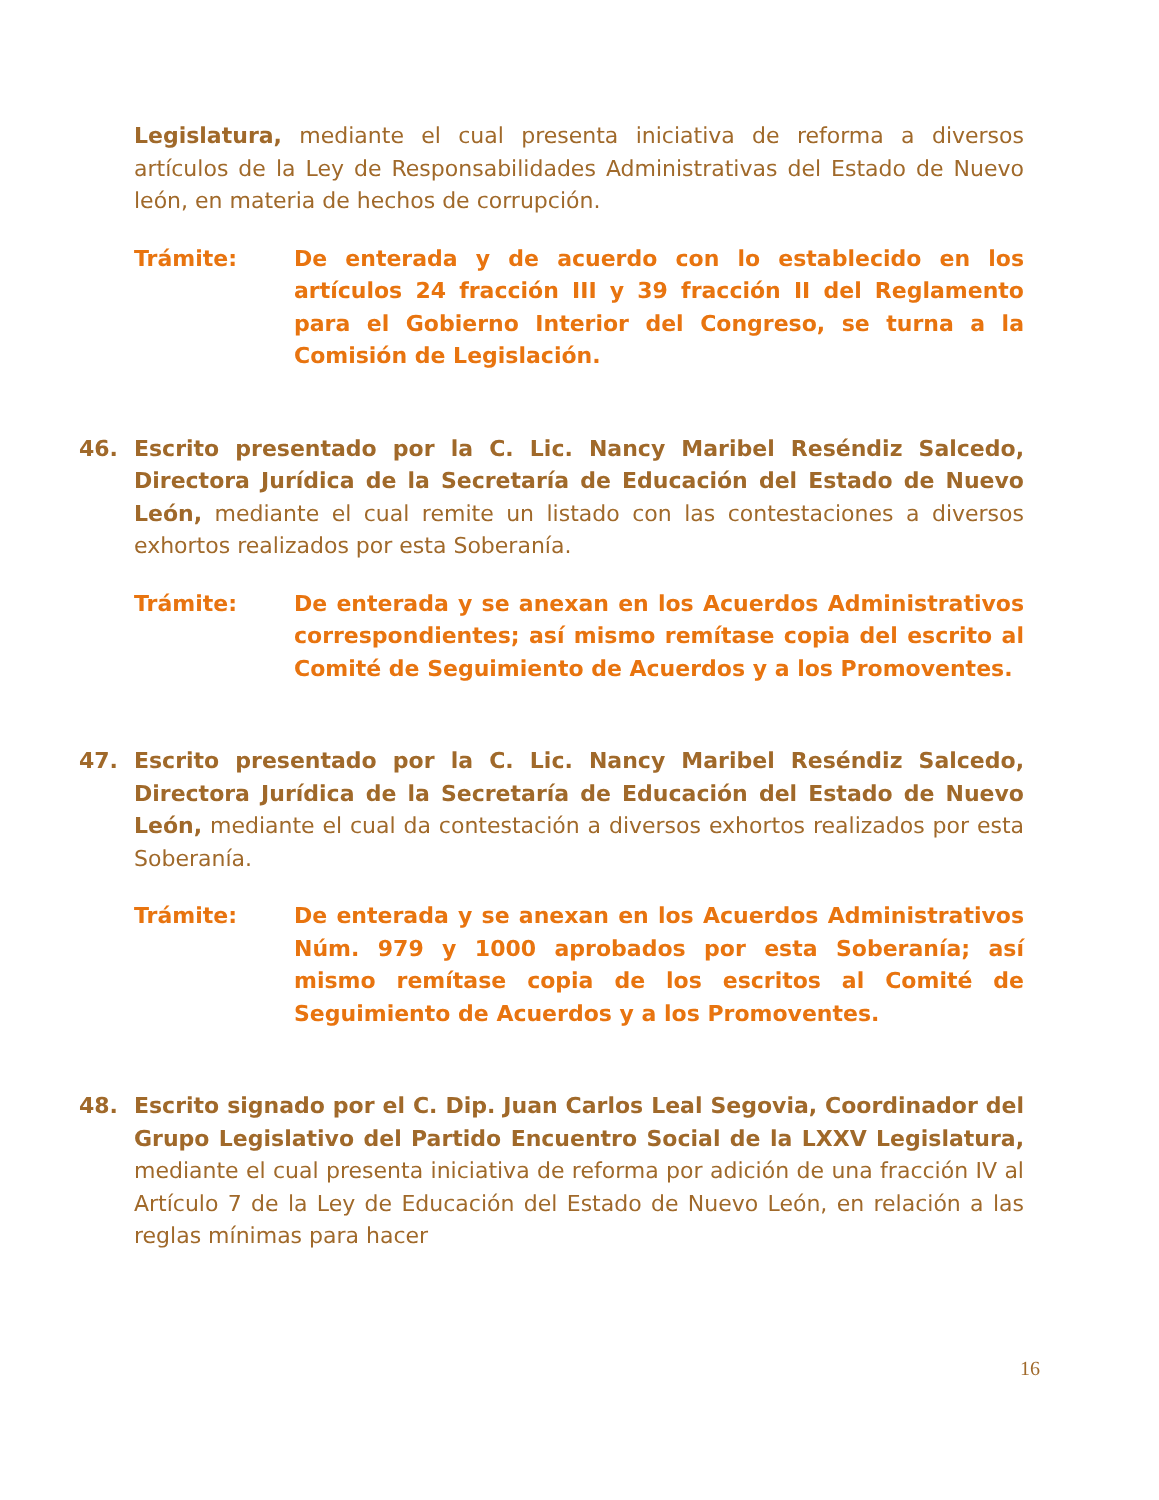Legislatura, mediante el cual presenta iniciativa de reforma a diversos artículos de la Ley de Responsabilidades Administrativas del Estado de Nuevo león, en materia de hechos de corrupción.
Trámite: De enterada y de acuerdo con lo establecido en los artículos 24 fracción III y 39 fracción II del Reglamento para el Gobierno Interior del Congreso, se turna a la Comisión de Legislación.
46. Escrito presentado por la C. Lic. Nancy Maribel Reséndiz Salcedo, Directora Jurídica de la Secretaría de Educación del Estado de Nuevo León, mediante el cual remite un listado con las contestaciones a diversos exhortos realizados por esta Soberanía.
Trámite: De enterada y se anexan en los Acuerdos Administrativos correspondientes; así mismo remítase copia del escrito al Comité de Seguimiento de Acuerdos y a los Promoventes.
47. Escrito presentado por la C. Lic. Nancy Maribel Reséndiz Salcedo, Directora Jurídica de la Secretaría de Educación del Estado de Nuevo León, mediante el cual da contestación a diversos exhortos realizados por esta Soberanía.
Trámite: De enterada y se anexan en los Acuerdos Administrativos Núm. 979 y 1000 aprobados por esta Soberanía; así mismo remítase copia de los escritos al Comité de Seguimiento de Acuerdos y a los Promoventes.
48. Escrito signado por el C. Dip. Juan Carlos Leal Segovia, Coordinador del Grupo Legislativo del Partido Encuentro Social de la LXXV Legislatura, mediante el cual presenta iniciativa de reforma por adición de una fracción IV al Artículo 7 de la Ley de Educación del Estado de Nuevo León, en relación a las reglas mínimas para hacer
16